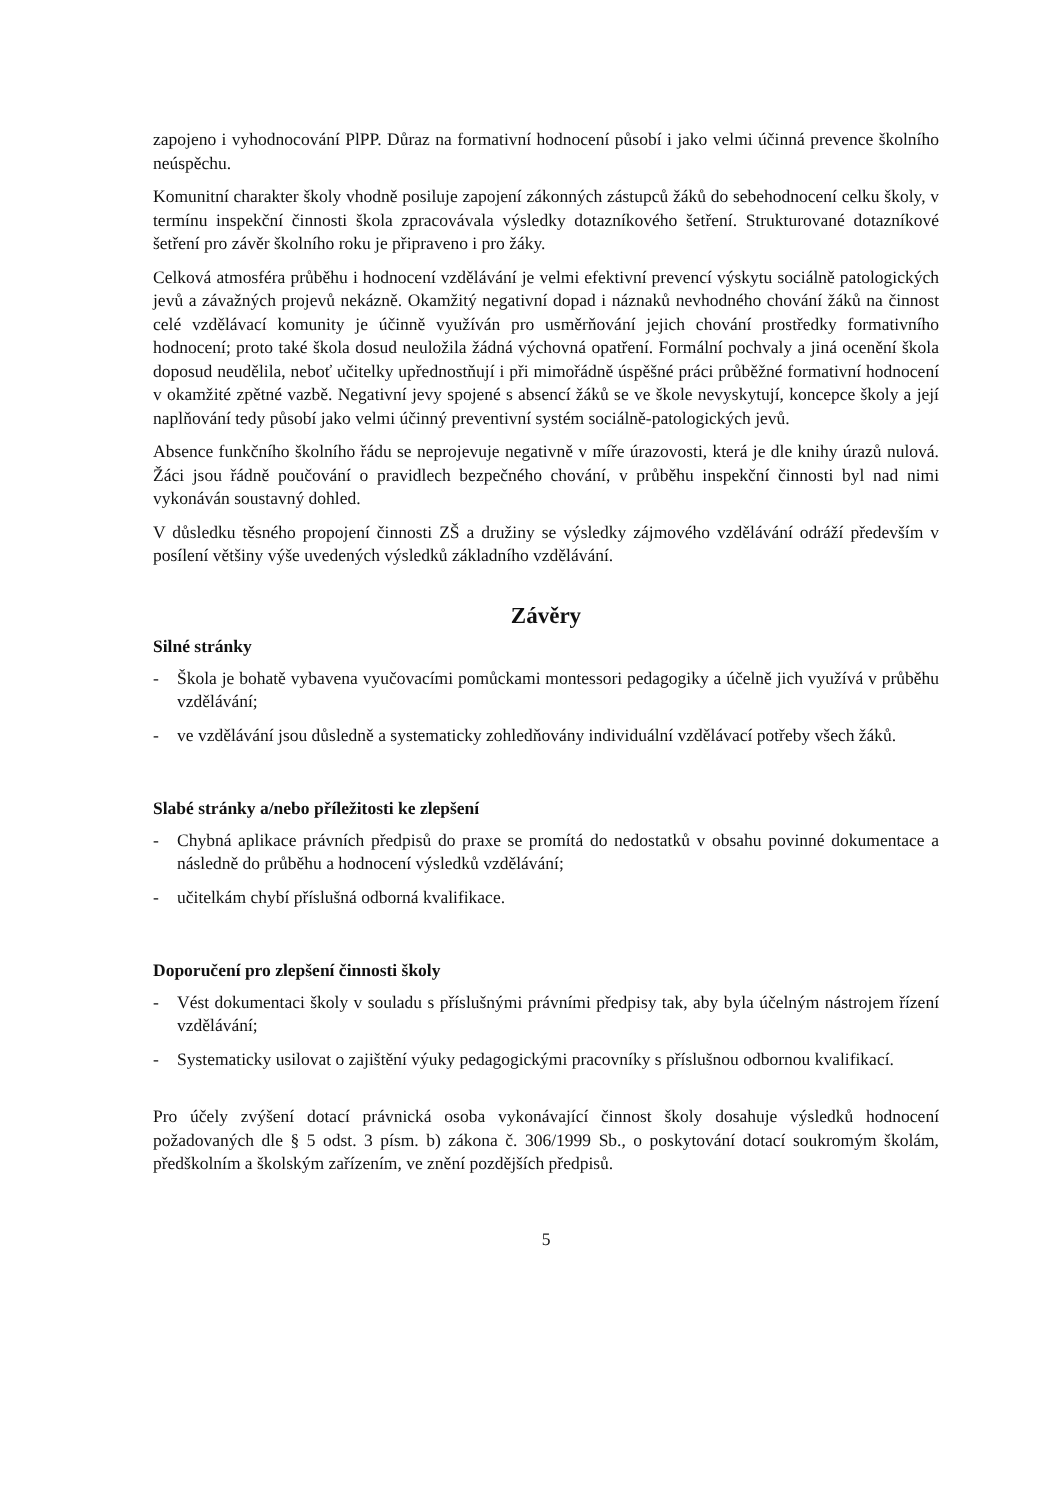zapojeno i vyhodnocování PlPP. Důraz na formativní hodnocení působí i jako velmi účinná prevence školního neúspěchu.
Komunitní charakter školy vhodně posiluje zapojení zákonných zástupců žáků do sebehodnocení celku školy, v termínu inspekční činnosti škola zpracovávala výsledky dotazníkového šetření. Strukturované dotazníkové šetření pro závěr školního roku je připraveno i pro žáky.
Celková atmosféra průběhu i hodnocení vzdělávání je velmi efektivní prevencí výskytu sociálně patologických jevů a závažných projevů nekázně. Okamžitý negativní dopad i náznaků nevhodného chování žáků na činnost celé vzdělávací komunity je účinně využíván pro usměrňování jejich chování prostředky formativního hodnocení; proto také škola dosud neuložila žádná výchovná opatření. Formální pochvaly a jiná ocenění škola doposud neudělila, neboť učitelky upřednostňují i při mimořádně úspěšné práci průběžné formativní hodnocení v okamžité zpětné vazbě. Negativní jevy spojené s absencí žáků se ve škole nevyskytují, koncepce školy a její naplňování tedy působí jako velmi účinný preventivní systém sociálně-patologických jevů.
Absence funkčního školního řádu se neprojevuje negativně v míře úrazovosti, která je dle knihy úrazů nulová. Žáci jsou řádně poučování o pravidlech bezpečného chování, v průběhu inspekční činnosti byl nad nimi vykonáván soustavný dohled.
V důsledku těsného propojení činnosti ZŠ a družiny se výsledky zájmového vzdělávání odráží především v posílení většiny výše uvedených výsledků základního vzdělávání.
Závěry
Silné stránky
- Škola je bohatě vybavena vyučovacími pomůckami montessori pedagogiky a účelně jich využívá v průběhu vzdělávání;
- ve vzdělávání jsou důsledně a systematicky zohledňovány individuální vzdělávací potřeby všech žáků.
Slabé stránky a/nebo příležitosti ke zlepšení
- Chybná aplikace právních předpisů do praxe se promítá do nedostatků v obsahu povinné dokumentace a následně do průběhu a hodnocení výsledků vzdělávání;
- učitelkám chybí příslušná odborná kvalifikace.
Doporučení pro zlepšení činnosti školy
- Vést dokumentaci školy v souladu s příslušnými právními předpisy tak, aby byla účelným nástrojem řízení vzdělávání;
- Systematicky usilovat o zajištění výuky pedagogickými pracovníky s příslušnou odbornou kvalifikací.
Pro účely zvýšení dotací právnická osoba vykonávající činnost školy dosahuje výsledků hodnocení požadovaných dle § 5 odst. 3 písm. b) zákona č. 306/1999 Sb., o poskytování dotací soukromým školám, předškolním a školským zařízením, ve znění pozdějších předpisů.
5